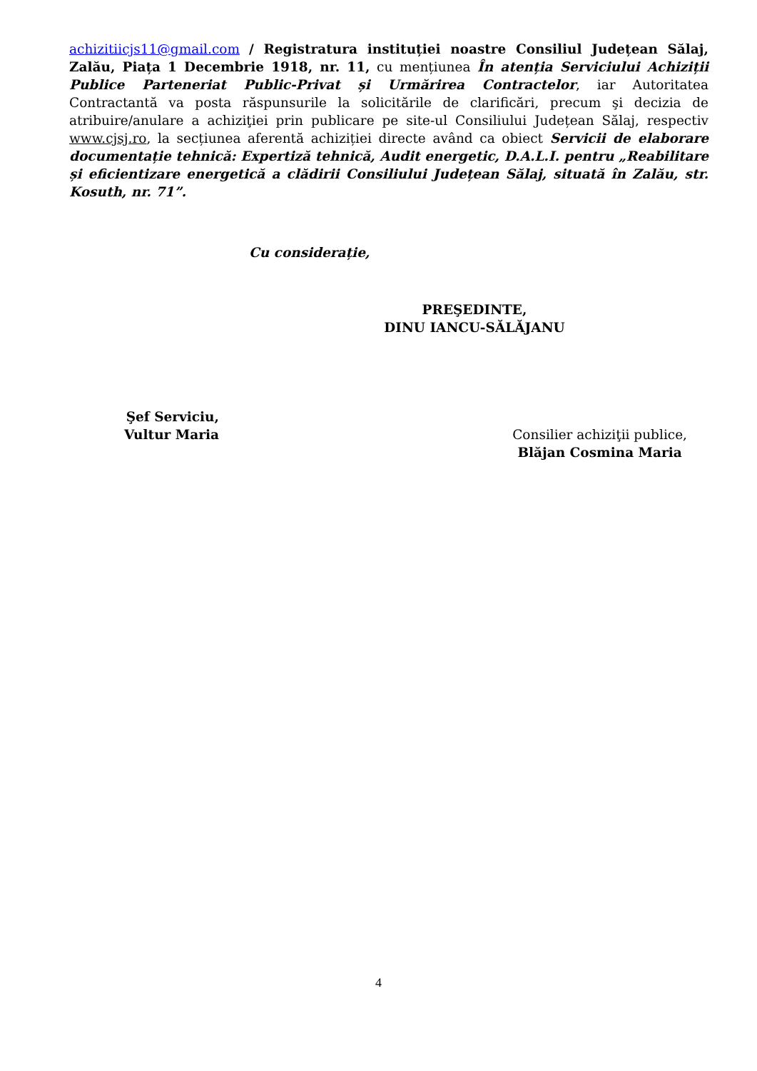achizitiicjs11@gmail.com / Registratura instituției noastre Consiliul Județean Sălaj, Zalău, Piața 1 Decembrie 1918, nr. 11, cu mențiunea În atenția Serviciului Achiziții Publice Parteneriat Public-Privat și Urmărirea Contractelor, iar Autoritatea Contractantă va posta răspunsurile la solicitările de clarificări, precum şi decizia de atribuire/anulare a achiziţiei prin publicare pe site-ul Consiliului Județean Sălaj, respectiv www.cjsj.ro, la secțiunea aferentă achiziției directe având ca obiect Servicii de elaborare documentație tehnică: Expertiză tehnică, Audit energetic, D.A.L.I. pentru „Reabilitare și eficientizare energetică a clădirii Consiliului Județean Sălaj, situată în Zalău, str. Kosuth, nr. 71”.
Cu considerație,
PREŞEDINTE,
DINU IANCU-SĂLĂJANU
Şef Serviciu,
Vultur Maria
Consilier achiziţii publice,
Blăjan Cosmina Maria
4